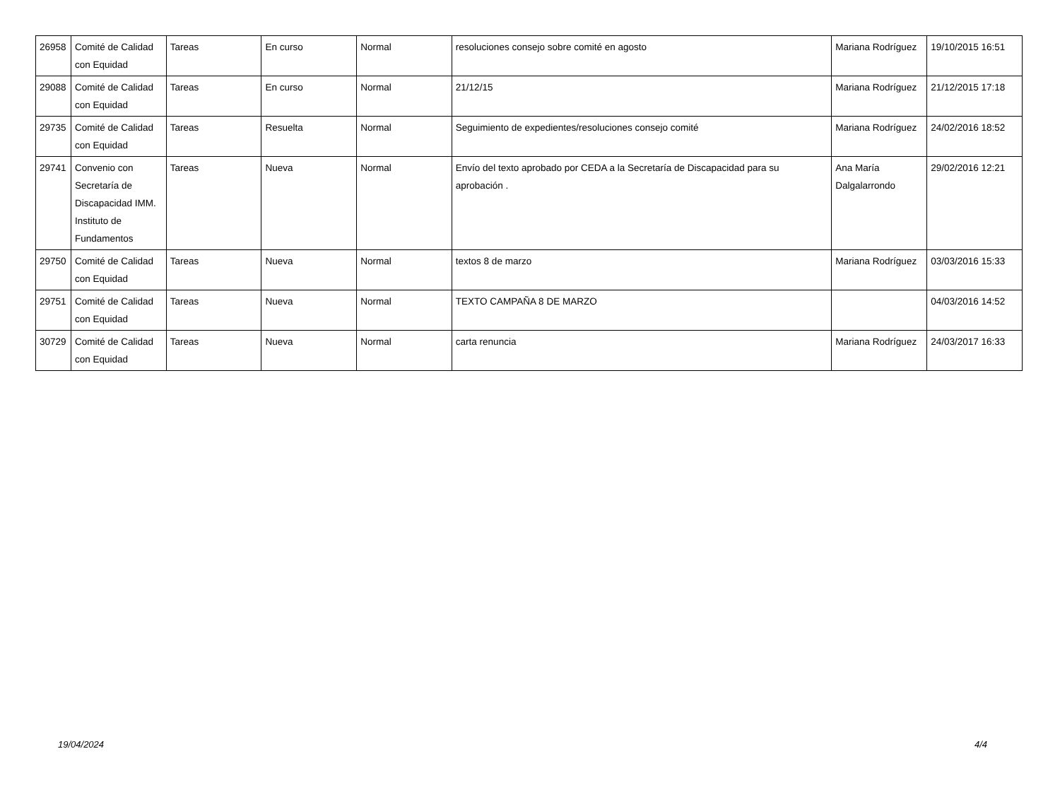| 26958 | Comité de Calidad con Equidad | Tareas | En curso | Normal | resoluciones consejo sobre comité en agosto | Mariana Rodríguez | 19/10/2015 16:51 |
| 29088 | Comité de Calidad con Equidad | Tareas | En curso | Normal | 21/12/15 | Mariana Rodríguez | 21/12/2015 17:18 |
| 29735 | Comité de Calidad con Equidad | Tareas | Resuelta | Normal | Seguimiento de expedientes/resoluciones consejo comité | Mariana Rodríguez | 24/02/2016 18:52 |
| 29741 | Convenio con Secretaría de Discapacidad IMM. Instituto de Fundamentos | Tareas | Nueva | Normal | Envío del texto aprobado por CEDA a la Secretaría de Discapacidad para su aprobación . | Ana María Dalgalarrondo | 29/02/2016 12:21 |
| 29750 | Comité de Calidad con Equidad | Tareas | Nueva | Normal | textos 8 de marzo | Mariana Rodríguez | 03/03/2016 15:33 |
| 29751 | Comité de Calidad con Equidad | Tareas | Nueva | Normal | TEXTO CAMPAÑA 8 DE MARZO | | 04/03/2016 14:52 |
| 30729 | Comité de Calidad con Equidad | Tareas | Nueva | Normal | carta renuncia | Mariana Rodríguez | 24/03/2017 16:33 |
19/04/2024 4/4